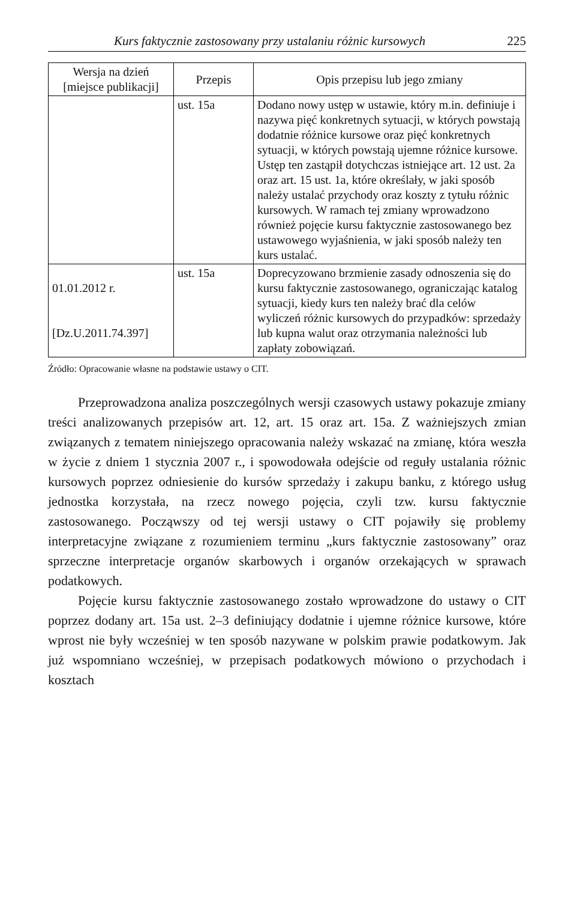Kurs faktycznie zastosowany przy ustalaniu różnic kursowych 225
| Wersja na dzień [miejsce publikacji] | Przepis | Opis przepisu lub jego zmiany |
| --- | --- | --- |
| | ust. 15a | Dodano nowy ustęp w ustawie, który m.in. definiuje i nazywa pięć konkretnych sytuacji, w których powstają dodatnie różnice kursowe oraz pięć konkretnych sytuacji, w których powstają ujemne różnice kursowe. Ustęp ten zastąpił dotychczas istniejące art. 12 ust. 2a oraz art. 15 ust. 1a, które określały, w jaki sposób należy ustalać przychody oraz koszty z tytułu różnic kursowych. W ramach tej zmiany wprowadzono również pojęcie kursu faktycznie zastosowanego bez ustawowego wyjaśnienia, w jaki sposób należy ten kurs ustalać. |
| 01.01.2012 r. [Dz.U.2011.74.397] | ust. 15a | Doprecyzowano brzmienie zasady odnoszenia się do kursu faktycznie zastosowanego, ograniczając katalog sytuacji, kiedy kurs ten należy brać dla celów wyliczeń różnic kursowych do przypadków: sprzedaży lub kupna walut oraz otrzymania należności lub zapłaty zobowiązań. |
Źródło: Opracowanie własne na podstawie ustawy o CIT.
Przeprowadzona analiza poszczególnych wersji czasowych ustawy pokazuje zmiany treści analizowanych przepisów art. 12, art. 15 oraz art. 15a. Z ważniejszych zmian związanych z tematem niniejszego opracowania należy wskazać na zmianę, która weszła w życie z dniem 1 stycznia 2007 r., i spowodowała odejście od reguły ustalania różnic kursowych poprzez odniesienie do kursów sprzedaży i zakupu banku, z którego usług jednostka korzystała, na rzecz nowego pojęcia, czyli tzw. kursu faktycznie zastosowanego. Począwszy od tej wersji ustawy o CIT pojawiły się problemy interpretacyjne związane z rozumieniem terminu „kurs faktycznie zastosowany” oraz sprzeczne interpretacje organów skarbowych i organów orzekających w sprawach podatkowych.
Pojęcie kursu faktycznie zastosowanego zostało wprowadzone do ustawy o CIT poprzez dodany art. 15a ust. 2–3 definiujący dodatnie i ujemne różnice kursowe, które wprost nie były wcześniej w ten sposób nazywane w polskim prawie podatkowym. Jak już wspomniano wcześniej, w przepisach podatkowych mówiono o przychodach i kosztach